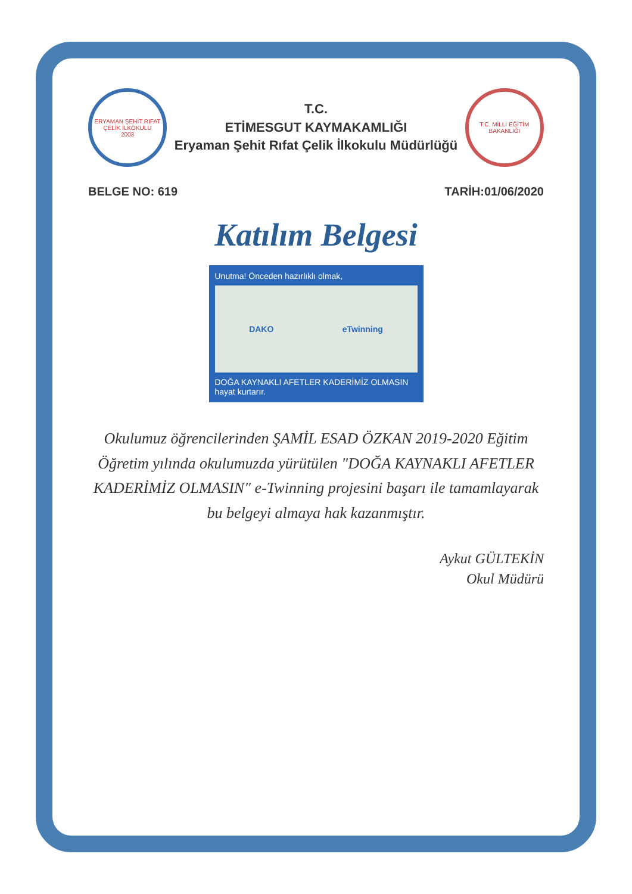ERYAMAN ŞEHİT RIFAT ÇELİK İLKOKULU
2003
T.C.
ETİMESGUT KAYMAKAMLIĞI
Eryaman Şehit Rıfat Çelik İlkokulu Müdürlüğü
T.C. MİLLİ EĞİTİM BAKANLIĞI
BELGE NO: 619 TARİH:01/06/2020
Katılım Belgesi
Unutma! Önceden hazırlıklı olmak,
DAKO eTwinning
DOĞA KAYNAKLI AFETLER KADERİMİZ OLMASIN
hayat kurtarır.
Okulumuz öğrencilerinden ŞAMİL ESAD ÖZKAN 2019-2020 Eğitim Öğretim yılında okulumuzda yürütülen "DOĞA KAYNAKLI AFETLER KADERİMİZ OLMASIN" e-Twinning projesini başarı ile tamamlayarak bu belgeyi almaya hak kazanmıştır.
Aykut GÜLTEKİN
Okul Müdürü